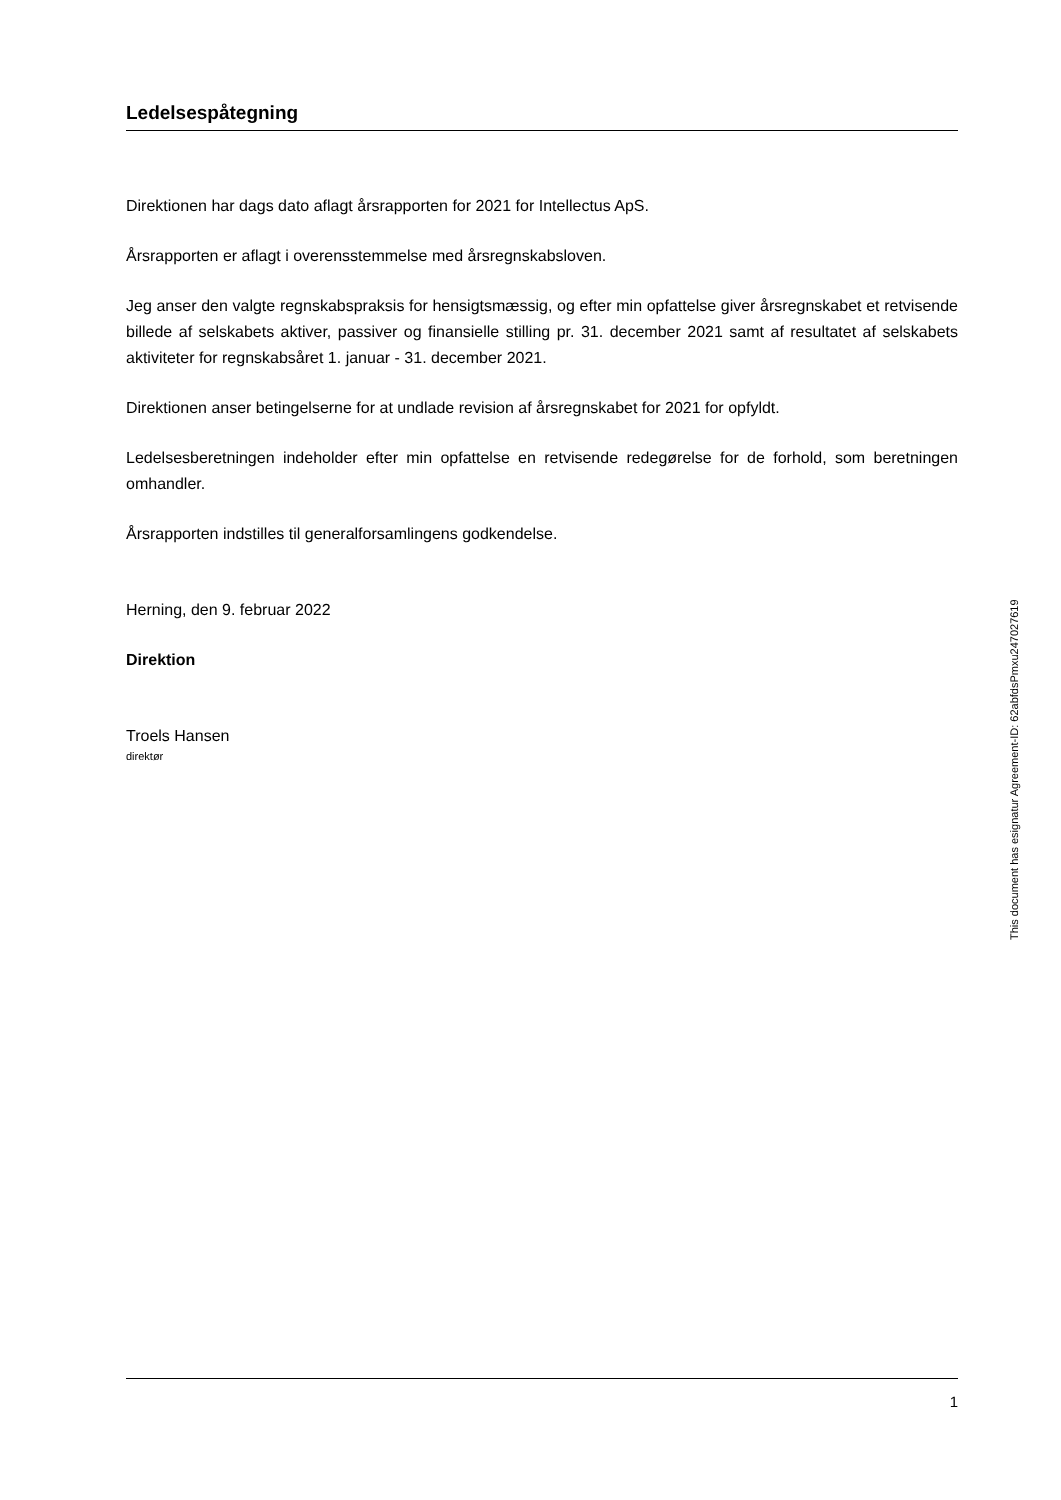Ledelsespåtegning
Direktionen har dags dato aflagt årsrapporten for 2021 for Intellectus ApS.
Årsrapporten er aflagt i overensstemmelse med årsregnskabsloven.
Jeg anser den valgte regnskabspraksis for hensigtsmæssig, og efter min opfattelse giver årsregnskabet et retvisende billede af selskabets aktiver, passiver og finansielle stilling pr. 31. december 2021 samt af resultatet af selskabets aktiviteter for regnskabsåret 1. januar - 31. december 2021.
Direktionen anser betingelserne for at undlade revision af årsregnskabet for 2021 for opfyldt.
Ledelsesberetningen indeholder efter min opfattelse en retvisende redegørelse for de forhold, som beretningen omhandler.
Årsrapporten indstilles til generalforsamlingens godkendelse.
Herning, den 9. februar 2022
Direktion
Troels Hansen
direktør
This document has esignatur Agreement-ID: 62abfdsPmxu247027619
1